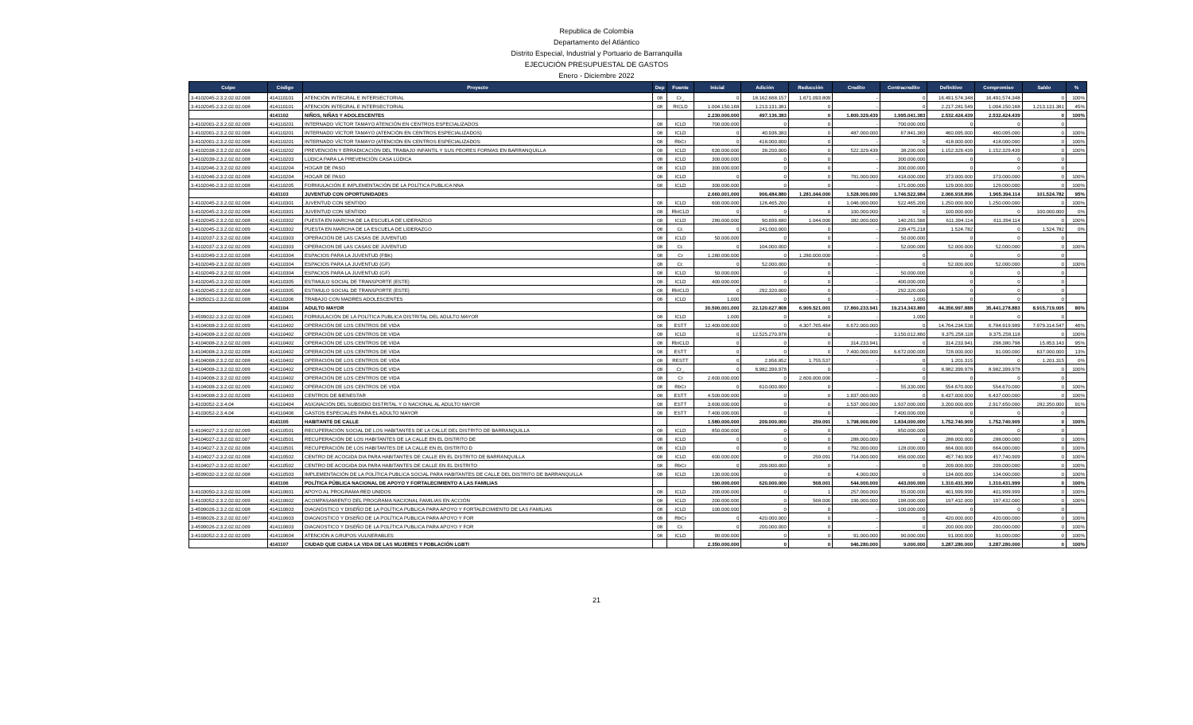Republica de Colombia
Departamento del Atlántico
Distrito Especial, Industrial y Portuario de Barranquilla
EJECUCIÓN PRESUPUESTAL DE GASTOS
Enero - Diciembre 2022
| Cuipo | Código | Proyecto | Dep | Fuente | Inicial | Adición | Reducción | Credito | Contracredito | Definitivo | Compromiso | Saldo | % |
| --- | --- | --- | --- | --- | --- | --- | --- | --- | --- | --- | --- | --- | --- |
| 3-4102045-2.3.2.02.02.008 | 414110101 | ATENCIÓN INTEGRAL E INTERSECTORIAL | 08 | Cr_ | 0 | 18.162.668.157 | 1.671.093.809 | - | 0 | 16.491.574.348 | 16.491.574.348 | 0 | 100% |
| 3-4102045-2.3.2.02.02.008 | 414110101 | ATENCIÓN INTEGRAL E INTERSECTORIAL | 08 | RICLD | 1.004.150.168 | 1.213.131.381 | 0 | - | 0 | 2.217.281.549 | 1.004.150.168 | 1.213.131.381 | 45% |
| | 4141102 | NIÑOS, NIÑAS Y ADOLESCENTES | | | 2.230.000.000 | 497.136.383 | 0 | 1.800.329.439 | 1.995.041.383 | 2.532.424.439 | 2.532.424.439 | 0 | 100% |
| 3-4102001-2.3.2.02.02.009 | 414110201 | INTERNADO VÍCTOR TAMAYO ATENCIÓN EN CENTROS ESPECIALIZADOS | 08 | ICLD | 700.000.000 | 0 | 0 | - | 700.000.000 | 0 | 0 | 0 | |
| 3-4102001-2.3.2.02.02.008 | 414110201 | INTERNADO VÍCTOR TAMAYO (ATENCIÓN EN CENTROS ESPECIALIZADOS) | 08 | ICLD | 0 | 40.936.383 | 0 | 487.000.000 | 67.841.383 | 460.095.000 | 460.095.000 | 0 | 100% |
| 3-4102001-2.3.2.02.02.008 | 414110201 | INTERNADO VÍCTOR TAMAYO (ATENCIÓN EN CENTROS ESPECIALIZADOS | 08 | RbCr | 0 | 418.000.000 | 0 | - | 0 | 418.000.000 | 418.000.000 | 0 | 100% |
| 3-4102038-2.3.2.02.02.008 | 414110202 | PREVENCIÓN Y ERRADICACIÓN DEL TRABAJO INFANTIL Y SUS PEORES FORMAS EN BARRANQUILLA | 08 | ICLD | 630.000.000 | 38.200.000 | 0 | 522.329.439 | 38.200.000 | 1.152.329.439 | 1.152.329.439 | 0 | 100% |
| 3-4102038-2.3.2.02.02.008 | 414110203 | LÚDICA PARA LA PREVENCIÓN CASA LÚDICA | 08 | ICLD | 300.000.000 | 0 | 0 | - | 300.000.000 | 0 | 0 | 0 | |
| 3-4102046-2.3.2.02.02.009 | 414110204 | HOGAR DE PASO | 08 | ICLD | 300.000.000 | 0 | 0 | - | 300.000.000 | 0 | 0 | 0 | |
| 3-4102046-2.3.2.02.02.008 | 414110204 | HOGAR DE PASO | 08 | ICLD | 0 | 0 | 0 | 791.000.000 | 418.000.000 | 373.000.000 | 373.000.000 | 0 | 100% |
| 3-4102046-2.3.2.02.02.008 | 414110205 | FORMULACIÓN E IMPLEMENTACIÓN DE LA POLÍTICA PUBLICA NNA | 08 | ICLD | 300.000.000 | 0 | 0 | - | 171.000.000 | 129.000.000 | 129.000.000 | 0 | 100% |
| | 4141103 | JUVENTUD CON OPORTUNIDADES | | | 2.660.001.000 | 906.484.880 | 1.281.044.000 | 1.528.000.000 | 1.746.522.984 | 2.066.918.896 | 1.965.394.114 | 101.524.782 | 95% |
| 3-4102045-2.3.2.02.02.008 | 414110301 | JUVENTUD CON SENTIDO | 08 | ICLD | 600.000.000 | 126.465.200 | 0 | 1.046.000.000 | 522.465.200 | 1.250.000.000 | 1.250.000.000 | 0 | 100% |
| 3-4102045-2.3.2.02.02.008 | 414110301 | JUVENTUD CON SENTIDO | 08 | RbICLD | 0 | 0 | 0 | 100.000.000 | 0 | 100.000.000 | 0 | 100.000.000 | 0% |
| 3-4102045-2.3.2.02.02.008 | 414110302 | PUESTA EN MARCHA DE LA ESCUELA DE LIDERAZGO | 08 | ICLD | 280.000.000 | 90.699.680 | 1.044.000 | 382.000.000 | 140.261.566 | 611.394.114 | 611.394.114 | 0 | 100% |
| 3-4102045-2.3.2.02.02.009 | 414110302 | PUESTA EN MARCHA DE LA ESCUELA DE LIDERAZGO | 08 | Cr. | 0 | 241.000.000 | 0 | - | 239.475.218 | 1.524.782 | 0 | 1.524.782 | 0% |
| 3-4102037-2.3.2.02.02.008 | 414110303 | OPERACIÓN DE LAS CASAS DE JUVENTUD | 08 | ICLD | 50.000.000 | 0 | 0 | - | 50.000.000 | 0 | 0 | 0 | |
| 3-4102037-2.3.2.02.02.009 | 414110303 | OPERACION DE LAS CASAS DE JUVENTUD | 08 | Cr. | 0 | 104.000.000 | 0 | - | 52.000.000 | 52.000.000 | 52.000.000 | 0 | 100% |
| 3-4102049-2.3.2.02.02.008 | 414110304 | ESPACIOS PARA LA JUVENTUD (FBK) | 08 | Cr | 1.280.000.000 | 0 | 1.280.000.000 | - | 0 | 0 | 0 | 0 | |
| 3-4102049-2.3.2.02.02.009 | 414110304 | ESPACIOS PARA LA JUVENTUD (GF) | 08 | Cr. | 0 | 52.000.000 | 0 | - | 0 | 52.000.000 | 52.000.000 | 0 | 100% |
| 3-4102049-2.3.2.02.02.008 | 414110304 | ESPACIOS PARA LA JUVENTUD (GF) | 08 | ICLD | 50.000.000 | 0 | 0 | - | 50.000.000 | 0 | 0 | 0 | |
| 3-4102045-2.3.2.02.02.008 | 414110305 | ESTIMULO SOCIAL DE TRANSPORTE (ESTE) | 08 | ICLD | 400.000.000 | 0 | 0 | - | 400.000.000 | 0 | 0 | 0 | |
| 3-4102045-2.3.2.02.02.008 | 414110305 | ESTIMULO SOCIAL DE TRANSPORTE (ESTE) | 08 | RbICLD | 0 | 292.320.000 | 0 | - | 292.320.000 | 0 | 0 | 0 | |
| 4-1905021-2.3.2.02.02.008 | 414110306 | TRABAJO CON MADRES ADOLESCENTES | 08 | ICLD | 1.000 | 0 | 0 | - | 1.000 | 0 | 0 | 0 | |
| | 4141104 | ADULTO MAYOR | | | 30.500.001.000 | 22.120.627.808 | 6.909.521.001 | 17.860.233.941 | 19.214.343.860 | 44.356.997.888 | 35.441.278.883 | 8.915.719.005 | 80% |
| 3-4599032-2.3.2.02.02.008 | 414110401 | FORMULACIÓN DE LA POLÍTICA PUBLICA DISTRITAL DEL ADULTO MAYOR | 08 | ICLD | 1.000 | 0 | 0 | - | 1.000 | 0 | 0 | 0 | |
| 3-4104008-2.3.2.02.02.009 | 414110402 | OPERACIÓN DE LOS CENTROS DE VIDA | 08 | ESTT | 12.400.000.000 | 0 | 4.307.765.464 | 6.672.000.000 | 0 | 14.764.234.536 | 6.784.919.989 | 7.979.314.547 | 46% |
| 3-4104008-2.3.2.02.02.009 | 414110402 | OPERACIÓN DE LOS CENTROS DE VIDA | 08 | ICLD | 0 | 12.525.270.978 | 0 | - | 3.150.012.860 | 9.375.258.118 | 9.375.258.118 | 0 | 100% |
| 3-4104008-2.3.2.02.02.009 | 414110402 | OPERACIÓN DE LOS CENTROS DE VIDA | 08 | RbICLD | 0 | 0 | 0 | 314.233.941 | 0 | 314.233.941 | 298.380.798 | 15.853.143 | 95% |
| 3-4104008-2.3.2.02.02.008 | 414110402 | OPERACIÓN DE LOS CENTROS DE VIDA | 08 | ESTT | 0 | 0 | 0 | 7.400.000.000 | 6.672.000.000 | 728.000.000 | 91.000.000 | 637.000.000 | 13% |
| 3-4104008-2.3.2.02.02.008 | 414110402 | OPERACIÓN DE LOS CENTROS DE VIDA | 08 | RESTT | 0 | 2.956.852 | 1.755.537 | - | 0 | 1.201.315 | 0 | 1.201.315 | 0% |
| 3-4104008-2.3.2.02.02.009 | 414110402 | OPERACIÓN DE LOS CENTROS DE VIDA | 08 | Cr_ | 0 | 8.982.399.978 | 0 | - | 0 | 8.982.399.978 | 8.982.399.978 | 0 | 100% |
| 3-4104008-2.3.2.02.02.009 | 414110402 | OPERACIÓN DE LOS CENTROS DE VIDA | 08 | Cr | 2.600.000.000 | 0 | 2.600.000.000 | - | 0 | 0 | 0 | 0 | |
| 3-4104008-2.3.2.02.02.009 | 414110402 | OPERACIÓN DE LOS CENTROS DE VIDA | 08 | RbCr | 0 | 610.000.000 | 0 | - | 55.330.000 | 554.670.000 | 554.670.000 | 0 | 100% |
| 3-4104008-2.3.2.02.02.009 | 414110403 | CENTROS DE BIENESTAR | 08 | ESTT | 4.500.000.000 | 0 | 0 | 1.937.000.000 | 0 | 6.437.000.000 | 6.437.000.000 | 0 | 100% |
| 3-4103052-2.3.4.04 | 414110404 | ASIGNACIÓN DEL SUBSIDIO DISTRITAL Y O NACIONAL AL ADULTO MAYOR | 08 | ESTT | 3.600.000.000 | 0 | 0 | 1.537.000.000 | 1.937.000.000 | 3.200.000.000 | 2.917.650.000 | 282.350.000 | 91% |
| 3-4103052-2.3.4.04 | 414110406 | GASTOS ESPECIALES PARA EL ADULTO MAYOR | 08 | ESTT | 7.400.000.000 | 0 | 0 | - | 7.400.000.000 | 0 | 0 | 0 | |
| | 4141105 | HABITANTE DE CALLE | | | 1.580.000.000 | 209.000.000 | 259.091 | 1.798.000.000 | 1.834.000.000 | 1.752.740.909 | 1.752.740.909 | 0 | 100% |
| 3-4104027-2.3.2.02.02.009 | 414110501 | RECUPERACIÓN SOCIAL DE LOS HABITANTES DE LA CALLE DEL DISTRITO DE BARRANQUILLA | 08 | ICLD | 850.000.000 | 0 | 0 | - | 850.000.000 | 0 | 0 | 0 | |
| 3-4104027-2.3.2.02.02.007 | 414110501 | RECUPERACIÓN DE LOS HABITANTES DE LA CALLE EN EL DISTRITO DE | 08 | ICLD | 0 | 0 | 0 | 288.000.000 | 0 | 288.000.000 | 288.000.000 | 0 | 100% |
| 3-4104027-2.3.2.02.02.008 | 414110501 | RECUPERACIÓN DE LOS HABITANTES DE LA CALLE EN EL DISTRITO D | 08 | ICLD | 0 | 0 | 0 | 792.000.000 | 128.000.000 | 664.000.000 | 664.000.000 | 0 | 100% |
| 3-4104027-2.3.2.02.02.008 | 414110502 | CENTRO DE ACOGIDA DIA PARA HABITANTES DE CALLE EN EL DISTRITO DE BARRANQUILLA | 08 | ICLD | 600.000.000 | 0 | 259.091 | 714.000.000 | 856.000.000 | 457.740.909 | 457.740.909 | 0 | 100% |
| 3-4104027-2.3.2.02.02.007 | 414110502 | CENTRO DE ACOGIDA DIA PARA HABITANTES DE CALLE EN EL DISTRITO | 08 | RbCr | 0 | 209.000.000 | 0 | - | 0 | 209.000.000 | 209.000.000 | 0 | 100% |
| 3-4599032-2.3.2.02.02.008 | 414110503 | IMPLEMENTACIÓN DE LA POLÍTICA PUBLICA SOCIAL PARA HABITANTES DE CALLE DEL DISTRITO DE BARRANQUILLA | 08 | ICLD | 130.000.000 | 0 | 0 | 4.000.000 | 0 | 134.000.000 | 134.000.000 | 0 | 100% |
| | 4141106 | POLÍTICA PÚBLICA NACIONAL DE APOYO Y FORTALECIMIENTO A LAS FAMILIAS | | | 590.000.000 | 620.000.000 | 568.001 | 544.000.000 | 443.000.000 | 1.310.431.999 | 1.310.431.999 | 0 | 100% |
| 3-4103050-2.3.2.02.02.008 | 414110601 | APOYO AL PROGRAMA RED UNIDOS | 08 | ICLD | 200.000.000 | 0 | 1 | 257.000.000 | 55.000.000 | 401.999.999 | 401.999.999 | 0 | 100% |
| 3-4103052-2.3.2.02.02.009 | 414110602 | ACOMPASAMIENTO DEL PROGRAMA NACIONAL FAMILIAS EN ACCIÓN | 08 | ICLD | 200.000.000 | 0 | 568.000 | 196.000.000 | 198.000.000 | 197.432.000 | 197.432.000 | 0 | 100% |
| 3-4599026-2.3.2.02.02.008 | 414110603 | DIAGNÓSTICO Y DISEÑO DE LA POLÍTICA PUBLICA PARA APOYO Y FORTALECIMIENTO DE LAS FAMILIAS | 08 | ICLD | 100.000.000 | 0 | 0 | - | 100.000.000 | 0 | 0 | 0 | |
| 3-4599026-2.3.2.02.02.007 | 414110603 | DIAGNOSTICO Y DISEÑO DE LA POLÍTICA PUBLICA PARA APOYO Y FOR | 08 | RbCr | 0 | 420.000.000 | 0 | - | 0 | 420.000.000 | 420.000.000 | 0 | 100% |
| 3-4599026-2.3.2.02.02.009 | 414110603 | DIAGNOSTICO Y DISEÑO DE LA POLÍTICA PUBLICA PARA APOYO Y FOR | 08 | Cr. | 0 | 200.000.000 | 0 | - | 0 | 200.000.000 | 200.000.000 | 0 | 100% |
| 3-4103052-2.3.2.02.02.009 | 414110604 | ATENCIÓN A GRUPOS VULNERABLES | 08 | ICLD | 90.000.000 | 0 | 0 | 91.000.000 | 90.000.000 | 91.000.000 | 91.000.000 | 0 | 100% |
| | 4141107 | CIUDAD QUE CUIDA LA VIDA DE LAS MUJERES Y POBLACIÓN LGBTI | | | 2.350.000.000 | 0 | 0 | 946.280.000 | 9.000.000 | 3.287.280.000 | 3.287.280.000 | 0 | 100% |
21